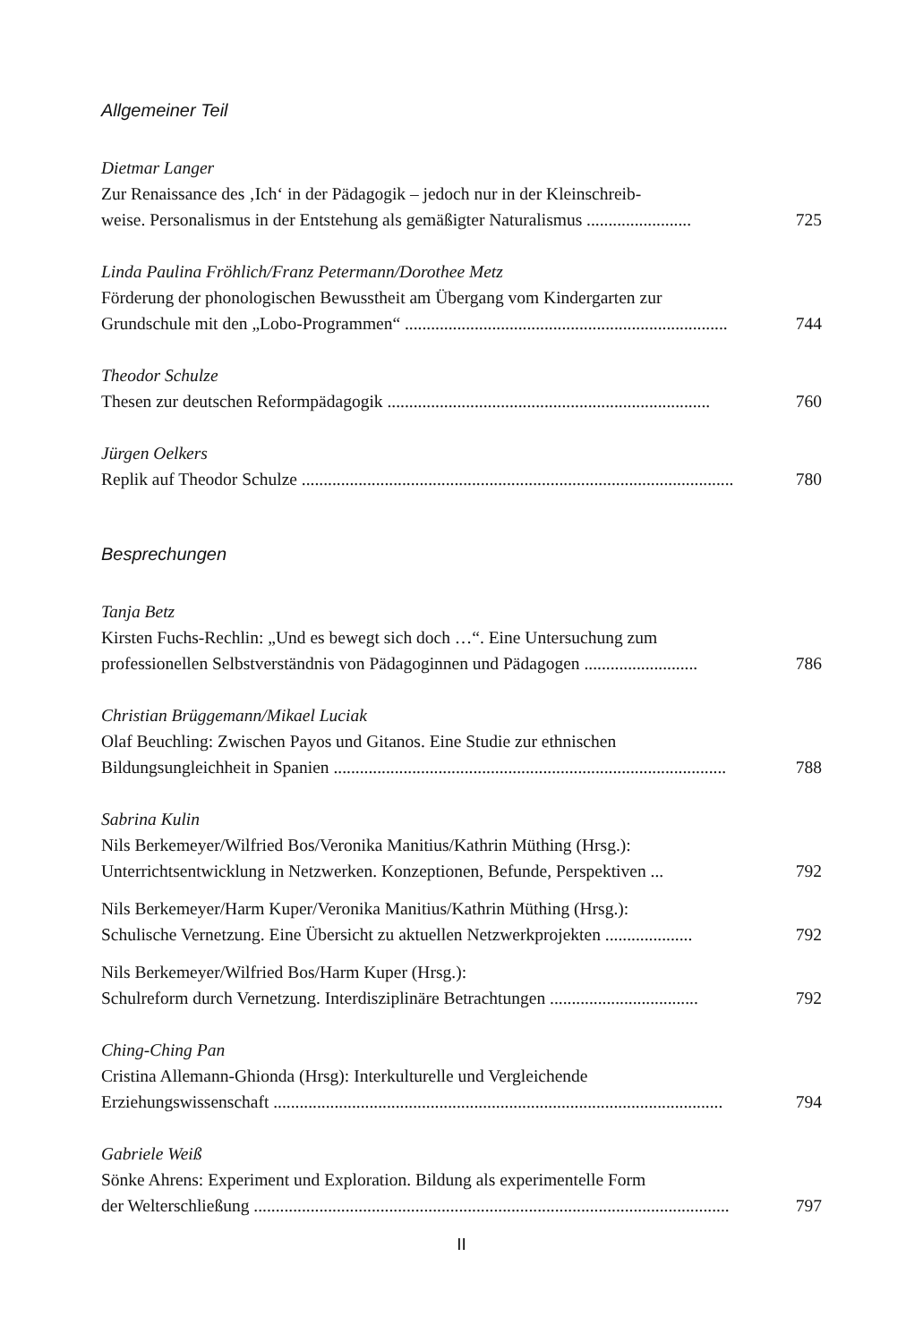Allgemeiner Teil
Dietmar Langer
Zur Renaissance des ‚Ich‘ in der Pädagogik – jedoch nur in der Kleinschreib-
weise. Personalismus in der Entstehung als gemäßigter Naturalismus ........................ 725
Linda Paulina Fröhlich/Franz Petermann/Dorothee Metz
Förderung der phonologischen Bewusstheit am Übergang vom Kindergarten zur
Grundschule mit den „Lobo-Programmen“ .......................................................................... 744
Theodor Schulze
Thesen zur deutschen Reformpädagogik .......................................................................... 760
Jürgen Oelkers
Replik auf Theodor Schulze ................................................................................................... 780
Besprechungen
Tanja Betz
Kirsten Fuchs-Rechlin: „Und es bewegt sich doch …“. Eine Untersuchung zum
professionellen Selbstverständnis von Pädagoginnen und Pädagogen .......................... 786
Christian Brüggemann/Mikael Luciak
Olaf Beuchling: Zwischen Payos und Gitanos. Eine Studie zur ethnischen
Bildungsungleichheit in Spanien .......................................................................................... 788
Sabrina Kulin
Nils Berkemeyer/Wilfried Bos/Veronika Manitius/Kathrin Müthing (Hrsg.):
Unterrichtsentwicklung in Netzwerken. Konzeptionen, Befunde, Perspektiven ... 792
Nils Berkemeyer/Harm Kuper/Veronika Manitius/Kathrin Müthing (Hrsg.):
Schulische Vernetzung. Eine Übersicht zu aktuellen Netzwerkprojekten .................... 792
Nils Berkemeyer/Wilfried Bos/Harm Kuper (Hrsg.):
Schulreform durch Vernetzung. Interdisziplinäre Betrachtungen .................................. 792
Ching-Ching Pan
Cristina Allemann-Ghionda (Hrsg): Interkulturelle und Vergleichende
Erziehungswissenschaft ....................................................................................................... 794
Gabriele Weiß
Sönke Ahrens: Experiment und Exploration. Bildung als experimentelle Form
der Welterschließung ............................................................................................................. 797
II